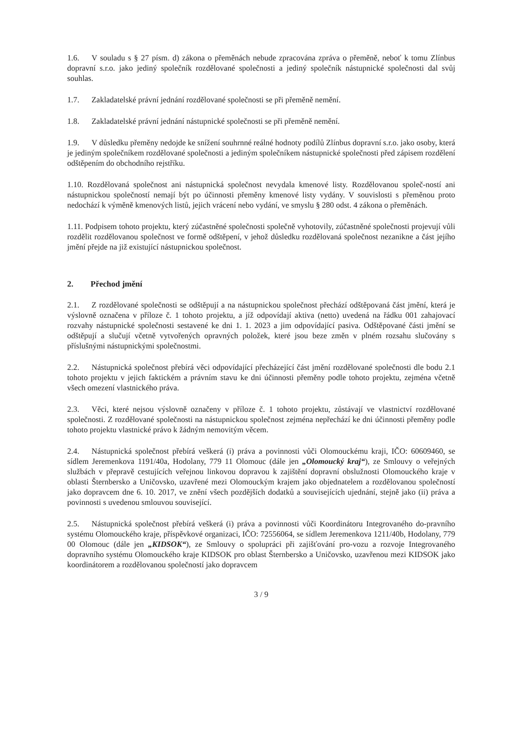1.6. V souladu s § 27 písm. d) zákona o přeměnách nebude zpracována zpráva o přeměně, neboť k tomu Zlínbus dopravní s.r.o. jako jediný společník rozdělované společnosti a jediný společník nástupnické společnosti dal svůj souhlas.
1.7. Zakladatelské právní jednání rozdělované společnosti se při přeměně nemění.
1.8. Zakladatelské právní jednání nástupnické společnosti se při přeměně nemění.
1.9. V důsledku přeměny nedojde ke snížení souhrnné reálné hodnoty podílů Zlínbus dopravní s.r.o. jako osoby, která je jediným společníkem rozdělované společnosti a jediným společníkem nástupnické společnosti před zápisem rozdělení odštěpením do obchodního rejstříku.
1.10. Rozdělovaná společnost ani nástupnická společnost nevydala kmenové listy. Rozdělovanou společ-ností ani nástupnickou společností nemají být po účinnosti přeměny kmenové listy vydány. V souvislosti s přeměnou proto nedochází k výměně kmenových listů, jejich vrácení nebo vydání, ve smyslu § 280 odst. 4 zákona o přeměnách.
1.11. Podpisem tohoto projektu, který zúčastněné společnosti společně vyhotovily, zúčastněné společnosti projevují vůli rozdělit rozdělovanou společnost ve formě odštěpení, v jehož důsledku rozdělovaná společnost nezanikne a část jejího jmění přejde na již existující nástupnickou společnost.
2. Přechod jmění
2.1. Z rozdělované společnosti se odštěpují a na nástupnickou společnost přechází odštěpovaná část jmění, která je výslovně označena v příloze č. 1 tohoto projektu, a jíž odpovídají aktiva (netto) uvedená na řádku 001 zahajovací rozvahy nástupnické společnosti sestavené ke dni 1. 1. 2023 a jim odpovídající pasiva. Odštěpované části jmění se odštěpují a slučují včetně vytvořených opravných položek, které jsou beze změn v plném rozsahu slučovány s příslušnými nástupnickými společnostmi.
2.2. Nástupnická společnost přebírá věci odpovídající přecházející část jmění rozdělované společnosti dle bodu 2.1 tohoto projektu v jejich faktickém a právním stavu ke dni účinnosti přeměny podle tohoto projektu, zejména včetně všech omezení vlastnického práva.
2.3. Věci, které nejsou výslovně označeny v příloze č. 1 tohoto projektu, zůstávají ve vlastnictví rozdělované společnosti. Z rozdělované společnosti na nástupnickou společnost zejména nepřechází ke dni účinnosti přeměny podle tohoto projektu vlastnické právo k žádným nemovitým věcem.
2.4. Nástupnická společnost přebírá veškerá (i) práva a povinnosti vůči Olomouckému kraji, IČO: 60609460, se sídlem Jeremenkova 1191/40a, Hodolany, 779 11 Olomouc (dále jen „Olomoucký kraj“), ze Smlouvy o veřejných službách v přepravě cestujících veřejnou linkovou dopravou k zajištění dopravní obslužnosti Olomouckého kraje v oblasti Šternbersko a Uničovsko, uzavřené mezi Olomouckým krajem jako objednatelem a rozdělovanou společností jako dopravcem dne 6. 10. 2017, ve znění všech pozdějších dodatků a souvisejících ujednání, stejně jako (ii) práva a povinnosti s uvedenou smlouvou související.
2.5. Nástupnická společnost přebírá veškerá (i) práva a povinnosti vůči Koordinátoru Integrovaného do-pravního systému Olomouckého kraje, příspěvkové organizaci, IČO: 72556064, se sídlem Jeremenkova 1211/40b, Hodolany, 779 00 Olomouc (dále jen „KIDSOK“), ze Smlouvy o spolupráci při zajišťování pro-vozu a rozvoje Integrovaného dopravního systému Olomouckého kraje KIDSOK pro oblast Šternbersko a Uničovsko, uzavřenou mezi KIDSOK jako koordinátorem a rozdělovanou společností jako dopravcem
3 / 9